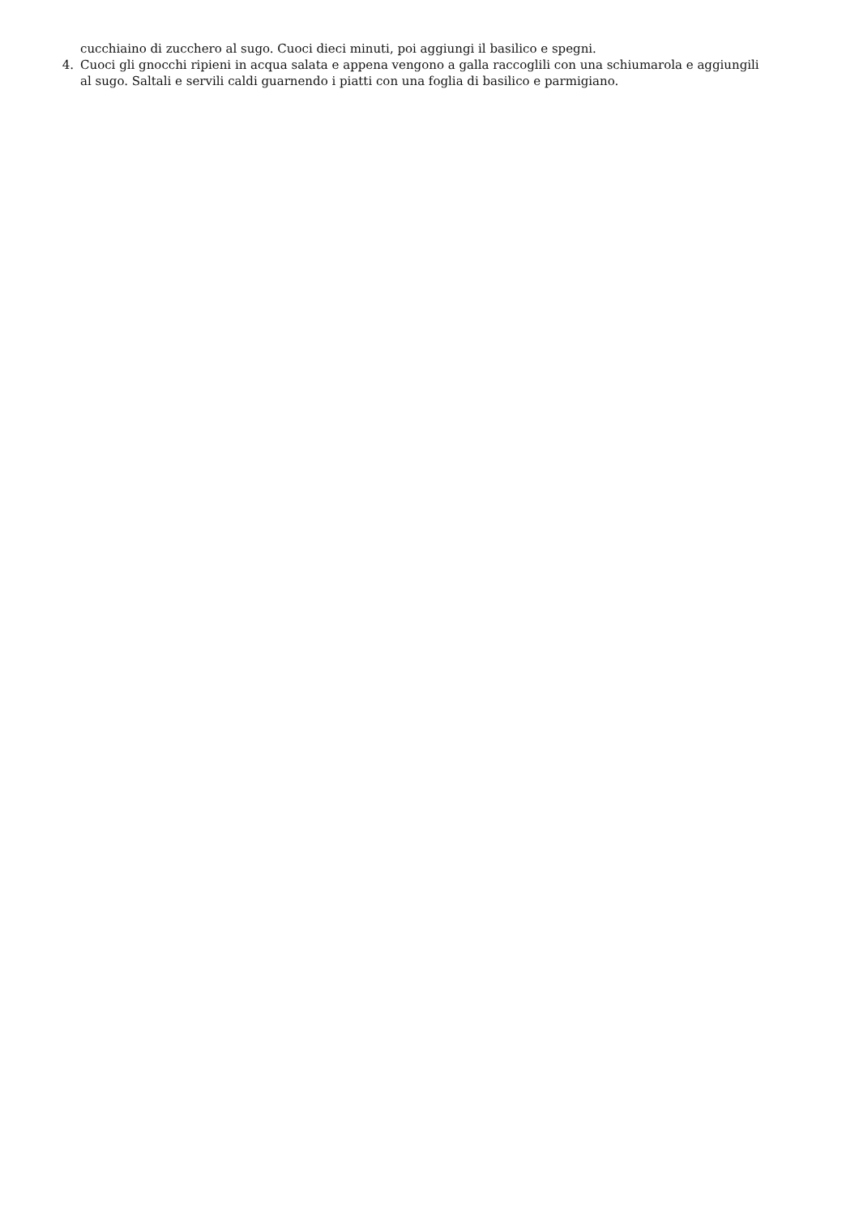cucchiaino di zucchero al sugo. Cuoci dieci minuti, poi aggiungi il basilico e spegni.
4. Cuoci gli gnocchi ripieni in acqua salata e appena vengono a galla raccoglili con una schiumarola e aggiungili al sugo. Saltali e servili caldi guarnendo i piatti con una foglia di basilico e parmigiano.